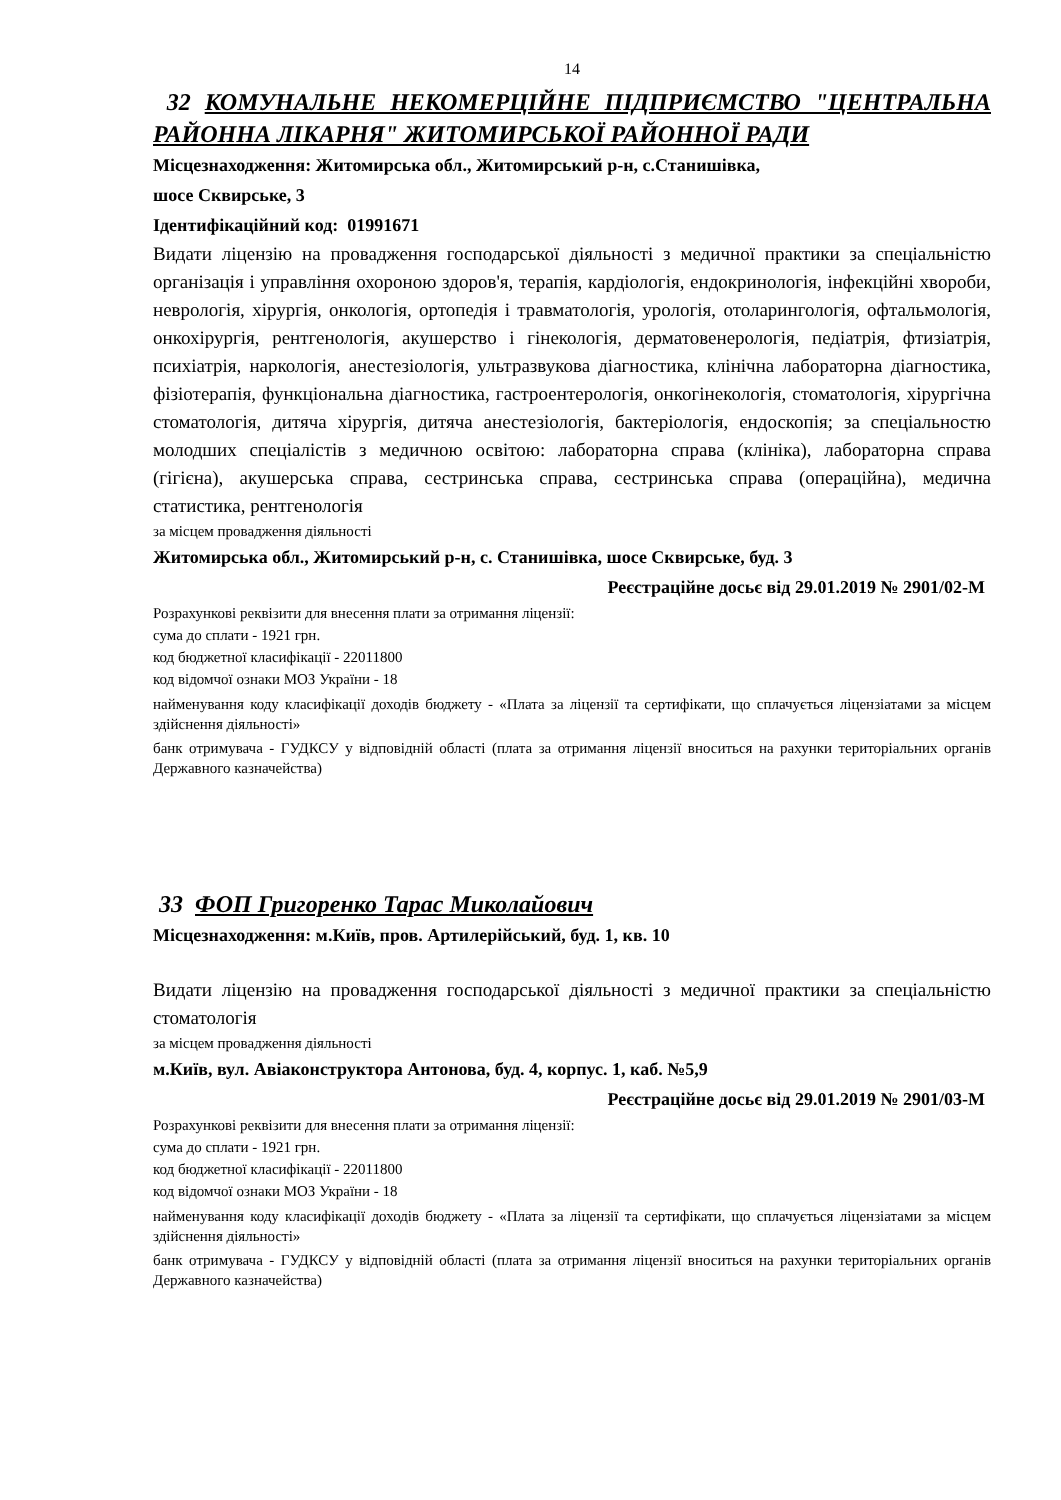14
32 КОМУНАЛЬНЕ НЕКОМЕРЦІЙНЕ ПІДПРИЄМСТВО "ЦЕНТРАЛЬНА РАЙОННА ЛІКАРНЯ" ЖИТОМИРСЬКОЇ РАЙОННОЇ РАДИ
Місцезнаходження: Житомирська обл., Житомирський р-н, с.Станишівка,
шосе Сквирське, 3
Ідентифікаційний код: 01991671
Видати ліцензію на провадження господарської діяльності з медичної практики за спеціальністю організація і управління охороною здоров'я, терапія, кардіологія, ендокринологія, інфекційні хвороби, неврологія, хірургія, онкологія, ортопедія і травматологія, урологія, отоларингологія, офтальмологія, онкохірургія, рентгенологія, акушерство і гінекологія, дерматовенерологія, педіатрія, фтизіатрія, психіатрія, наркологія, анестезіологія, ультразвукова діагностика, клінічна лабораторна діагностика, фізіотерапія, функціональна діагностика, гастроентерологія, онкогінекологія, стоматологія, хірургічна стоматологія, дитяча хірургія, дитяча анестезіологія, бактеріологія, ендоскопія; за спеціальностю молодших спеціалістів з медичною освітою: лабораторна справа (клініка), лабораторна справа (гігієна), акушерська справа, сестринська справа, сестринська справа (операційна), медична статистика, рентгенологія
за місцем провадження діяльності
Житомирська обл., Житомирський р-н, с. Станишівка, шосе Сквирське, буд. 3
Реєстраційне досьє від 29.01.2019 № 2901/02-М
Розрахункові реквізити для внесення плати за отримання ліцензії:
сума до сплати - 1921 грн.
код бюджетної класифікації - 22011800
код відомчої ознаки МОЗ України - 18
найменування коду класифікації доходів бюджету - «Плата за ліцензії та сертифікати, що сплачується ліцензіатами за місцем здійснення діяльності»
банк отримувача - ГУДКСУ у відповідній області (плата за отримання ліцензії вноситься на рахунки територіальних органів Державного казначейства)
33 ФОП Григоренко Тарас Миколайович
Місцезнаходження: м.Київ, пров. Артилерійський, буд. 1, кв. 10
Видати ліцензію на провадження господарської діяльності з медичної практики за спеціальністю стоматологія
за місцем провадження діяльності
м.Київ, вул. Авіаконструктора Антонова, буд. 4, корпус. 1, каб. №5,9
Реєстраційне досьє від 29.01.2019 № 2901/03-М
Розрахункові реквізити для внесення плати за отримання ліцензії:
сума до сплати - 1921 грн.
код бюджетної класифікації - 22011800
код відомчої ознаки МОЗ України - 18
найменування коду класифікації доходів бюджету - «Плата за ліцензії та сертифікати, що сплачується ліцензіатами за місцем здійснення діяльності»
банк отримувача - ГУДКСУ у відповідній області (плата за отримання ліцензії вноситься на рахунки територіальних органів Державного казначейства)